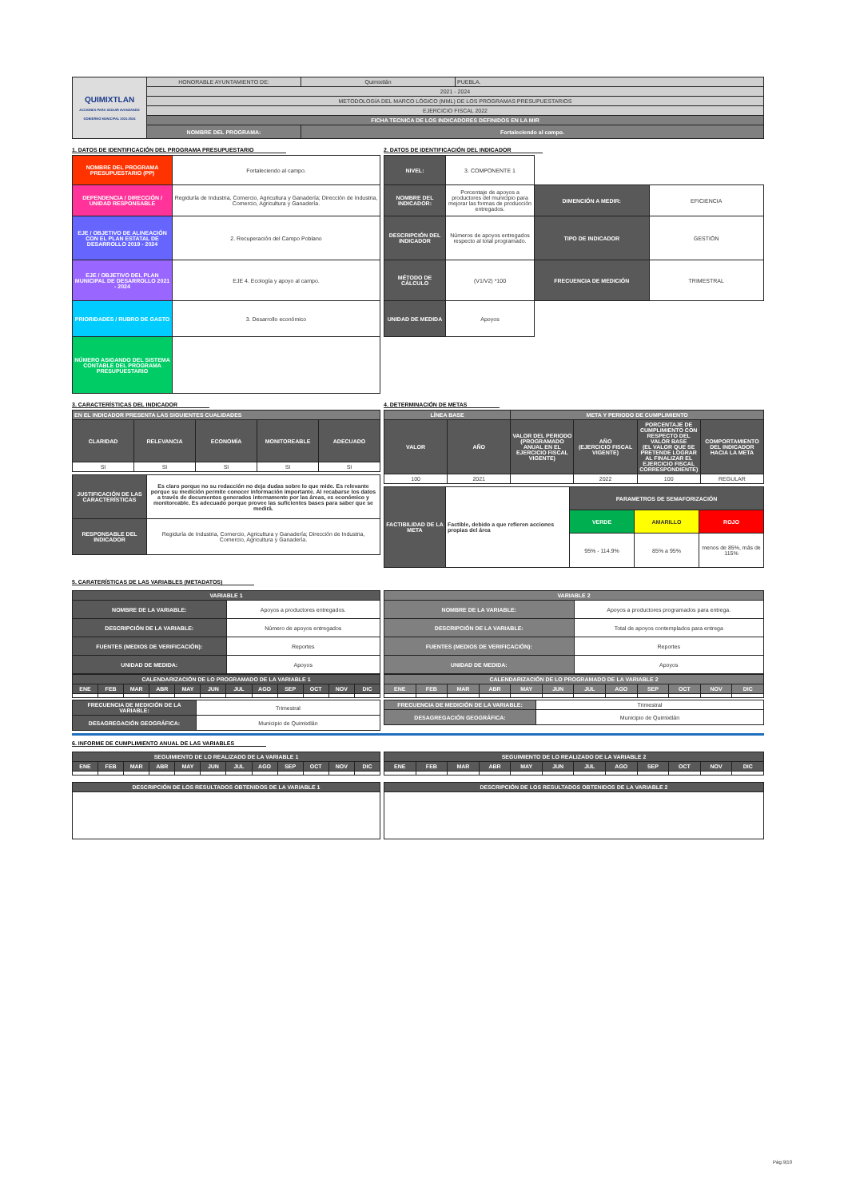| QUIMIXTLAN ACCIONES PARA SEGUIR AVANZANDO GOBIERNO MUNICIPAL 2021-2024 | HONORABLE AYUNTAMIENTO DE: | Quimixtlán | PUEBLA. |
| | 2021 - 2024 | | |
| | METODOLOGÍA DEL MARCO LÓGICO (MML) DE LOS PROGRAMAS PRESUPUESTARIOS | | |
| | EJERCICIO FISCAL 2022 | | |
| | FICHA TECNICA DE LOS INDICADORES DEFINIDOS EN LA MIR | | |
| | NOMBRE DEL PROGRAMA: | Fortaleciendo al campo. | |
1. DATOS DE IDENTIFICACIÓN DEL PROGRAMA PRESUPUESTARIO
| NOMBRE DEL PROGRAMA PRESUPUESTARIO (PP) | Fortaleciendo al campo. |
| DEPENDENCIA / DIRECCIÓN / UNIDAD RESPONSABLE | Regiduría de Industria, Comercio, Agricultura y Ganadería; Dirección de Industria, Comercio, Agricultura y Ganadería. |
| EJE / OBJETIVO DE ALINEACIÓN CON EL PLAN ESTATAL DE DESARROLLO 2019 - 2024 | 2. Recuperación del Campo Poblano |
| EJE / OBJETIVO DEL PLAN MUNICIPAL DE DESARROLLO 2021 - 2024 | EJE 4. Ecología y apoyo al campo. |
| PRIORIDADES / RUBRO DE GASTO | 3. Desarrollo económico |
| NÚMERO ASIGANDO DEL SISTEMA CONTABLE DEL PROGRAMA PRESUPUESTARIO | |
2. DATOS DE IDENTIFICACIÓN DEL INDICADOR
| NIVEL: | 3. COMPONENTE 1 | | |
| NOMBRE DEL INDICADOR: | Porcentaje de apoyos a productores del municipio para mejorar las formas de producción entregados. | DIMENCIÓN A MEDIR: | EFICIENCIA |
| DESCRIPCIÓN DEL INDICADOR | Números de apoyos entregados respecto al total programado. | TIPO DE INDICADOR | GESTIÓN |
| MÉTODO DE CÁLCULO | (V1/V2) *100 | FRECUENCIA DE MEDICIÓN | TRIMESTRAL |
| UNIDAD DE MEDIDA | Apoyos | | |
3. CARACTERÍSTICAS DEL INDICADOR
| EN EL INDICADOR PRESENTA LAS SIGUIENTES CUALIDADES | | | | |
| CLARIDAD | RELEVANCIA | ECONOMÍA | MONITOREABLE | ADECUADO |
| SI | SI | SI | SI | SI |
| JUSTIFICACIÓN DE LAS CARACTERÍSTICAS | Es claro porque no su redacción no deja dudas sobre lo que mide. Es relevante porque su medición permite conocer información importante. Al recabarse los datos a través de documentos generados internamente por las áreas, es económico y monitoreable. Es adecuado porque provee las suficientes bases para saber que se medirá. |
| RESPONSABLE DEL INDICADOR | Regiduría de Industria, Comercio, Agricultura y Ganadería; Dirección de Industria, Comercio, Agricultura y Ganadería. |
4. DETERMINACIÓN DE METAS
| LÍNEA BASE | | META Y PERIODO DE CUMPLIMIENTO | | | |
| VALOR | AÑO | VALOR DEL PERIODO (PROGRAMADO ANUAL EN EL EJERCICIO FISCAL VIGENTE) | AÑO (EJERCICIO FISCAL VIGENTE) | PORCENTAJE DE CUMPLIMIENTO CON RESPECTO DEL VALOR BASE (EL VALOR QUE SE PRETENDE LOGRAR AL FINALIZAR EL EJERCICIO FISCAL CORRESPONDIENTE) | COMPORTAMIENTO DEL INDICADOR HACIA LA META |
| 100 | 2021 | | 2022 | 100 | REGULAR |
| FACTIBILIDAD DE LA META | Factible, debido a que refieren acciones propias del área | PARAMETROS DE SEMAFORIZACIÓN | | |
| | | VERDE | AMARILLO | ROJO |
| | | 95% - 114.9% | 85% a 95% | menos de 85%, más de 115% |
5. CARATERÍSTICAS DE LAS VARIABLES (METADATOS)
| VARIABLE 1 | |
| NOMBRE DE LA VARIABLE: | Apoyos a productores entregados. |
| DESCRIPCIÓN DE LA VARIABLE: | Número de apoyos entregados |
| FUENTES (MEDIOS DE VERIFICACIÓN): | Reportes |
| UNIDAD DE MEDIDA: | Apoyos |
| CALENDARIZACIÓN DE LO PROGRAMADO DE LA VARIABLE 1 | | | | | | | | | | | |
| ENE | FEB | MAR | ABR | MAY | JUN | JUL | AGO | SEP | OCT | NOV | DIC |
| FRECUENCIA DE MEDICIÓN DE LA VARIABLE: | Trimestral |
| DESAGREGACIÓN GEOGRÁFICA: | Municipio de Quimixtlán |
| VARIABLE 2 | |
| NOMBRE DE LA VARIABLE: | Apoyos a productores programados para entrega. |
| DESCRIPCIÓN DE LA VARIABLE: | Total de apoyos contemplados para entrega |
| FUENTES (MEDIOS DE VERIFICACIÓN): | Reportes |
| UNIDAD DE MEDIDA: | Apoyos |
| CALENDARIZACIÓN DE LO PROGRAMADO DE LA VARIABLE 2 | | | | | | | | | | | |
| ENE | FEB | MAR | ABR | MAY | JUN | JUL | AGO | SEP | OCT | NOV | DIC |
| FRECUENCIA DE MEDICIÓN DE LA VARIABLE: | Trimestral |
| DESAGREGACIÓN GEOGRÁFICA: | Municipio de Quimixtlán |
6. INFORME DE CUMPLIMIENTO ANUAL DE LAS VARIABLES
| SEGUIMIENTO DE LO REALIZADO DE LA VARIABLE 1 | | | | | | | | | | | |
| ENE | FEB | MAR | ABR | MAY | JUN | JUL | AGO | SEP | OCT | NOV | DIC |
| DESCRIPCIÓN DE LOS RESULTADOS OBTENIDOS DE LA VARIABLE 1 |
| SEGUIMIENTO DE LO REALIZADO DE LA VARIABLE 2 | | | | | | | | | | | |
| ENE | FEB | MAR | ABR | MAY | JUN | JUL | AGO | SEP | OCT | NOV | DIC |
| DESCRIPCIÓN DE LOS RESULTADOS OBTENIDOS DE LA VARIABLE 2 |
Pág.9|10